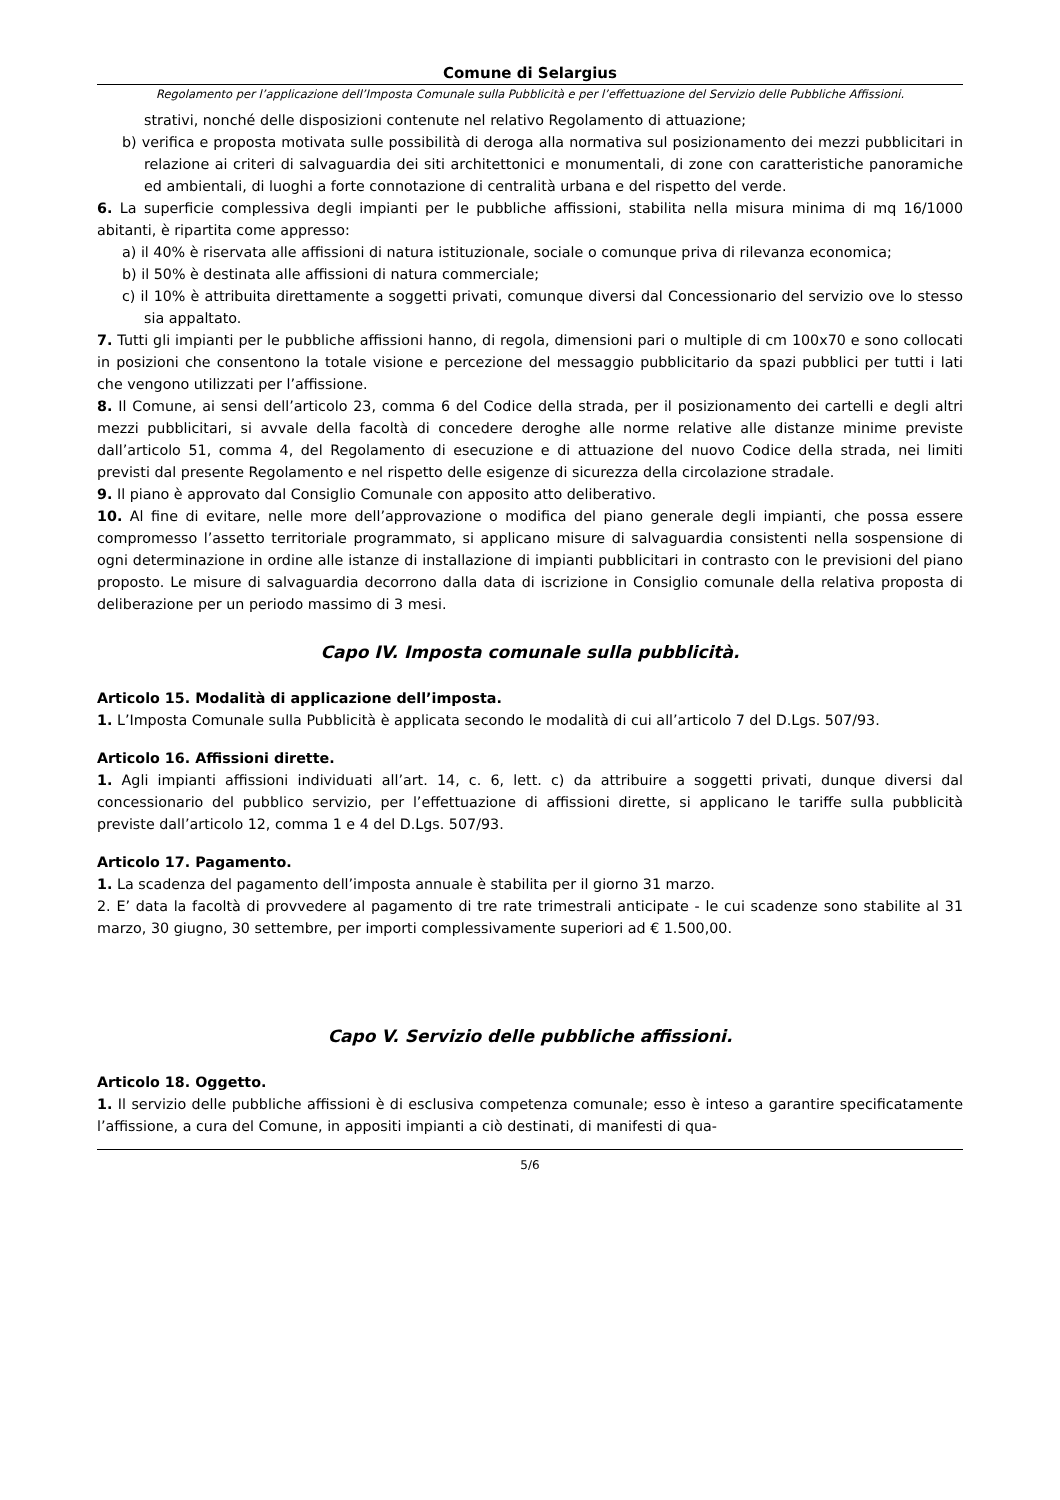Comune di Selargius
Regolamento per l’applicazione dell’Imposta Comunale sulla Pubblicità e per l’effettuazione del Servizio delle Pubbliche Affissioni.
strativi, nonché delle disposizioni contenute nel relativo Regolamento di attuazione;
b) verifica e proposta motivata sulle possibilità di deroga alla normativa sul posizionamento dei mezzi pubblicitari in relazione ai criteri di salvaguardia dei siti architettonici e monumentali, di zone con caratteristiche panoramiche ed ambientali, di luoghi a forte connotazione di centralità urbana e del rispetto del verde.
6. La superficie complessiva degli impianti per le pubbliche affissioni, stabilita nella misura minima di mq 16/1000 abitanti, è ripartita come appresso:
a) il 40% è riservata alle affissioni di natura istituzionale, sociale o comunque priva di rilevanza economica;
b) il 50% è destinata alle affissioni di natura commerciale;
c) il 10% è attribuita direttamente a soggetti privati, comunque diversi dal Concessionario del servizio ove lo stesso sia appaltato.
7. Tutti gli impianti per le pubbliche affissioni hanno, di regola, dimensioni pari o multiple di cm 100x70 e sono collocati in posizioni che consentono la totale visione e percezione del messaggio pubblicitario da spazi pubblici per tutti i lati che vengono utilizzati per l’affissione.
8. Il Comune, ai sensi dell’articolo 23, comma 6 del Codice della strada, per il posizionamento dei cartelli e degli altri mezzi pubblicitari, si avvale della facoltà di concedere deroghe alle norme relative alle distanze minime previste dall’articolo 51, comma 4, del Regolamento di esecuzione e di attuazione del nuovo Codice della strada, nei limiti previsti dal presente Regolamento e nel rispetto delle esigenze di sicurezza della circolazione stradale.
9. Il piano è approvato dal Consiglio Comunale con apposito atto deliberativo.
10. Al fine di evitare, nelle more dell’approvazione o modifica del piano generale degli impianti, che possa essere compromesso l’assetto territoriale programmato, si applicano misure di salvaguardia consistenti nella sospensione di ogni determinazione in ordine alle istanze di installazione di impianti pubblicitari in contrasto con le previsioni del piano proposto. Le misure di salvaguardia decorrono dalla data di iscrizione in Consiglio comunale della relativa proposta di deliberazione per un periodo massimo di 3 mesi.
Capo IV. Imposta comunale sulla pubblicità.
Articolo 15. Modalità di applicazione dell’imposta.
1. L’Imposta Comunale sulla Pubblicità è applicata secondo le modalità di cui all’articolo 7 del D.Lgs. 507/93.
Articolo 16. Affissioni dirette.
1. Agli impianti affissioni individuati all’art. 14, c. 6, lett. c) da attribuire a soggetti privati, dunque diversi dal concessionario del pubblico servizio, per l’effettuazione di affissioni dirette, si applicano le tariffe sulla pubblicità previste dall’articolo 12, comma 1 e 4 del D.Lgs. 507/93.
Articolo 17. Pagamento.
1. La scadenza del pagamento dell’imposta annuale è stabilita per il giorno 31 marzo.
2. E’ data la facoltà di provvedere al pagamento di tre rate trimestrali anticipate - le cui scadenze sono stabilite al 31 marzo, 30 giugno, 30 settembre, per importi complessivamente superiori ad € 1.500,00.
Capo V. Servizio delle pubbliche affissioni.
Articolo 18. Oggetto.
1. Il servizio delle pubbliche affissioni è di esclusiva competenza comunale; esso è inteso a garantire specificatamente l’affissione, a cura del Comune, in appositi impianti a ciò destinati, di manifesti di qua-
5/6